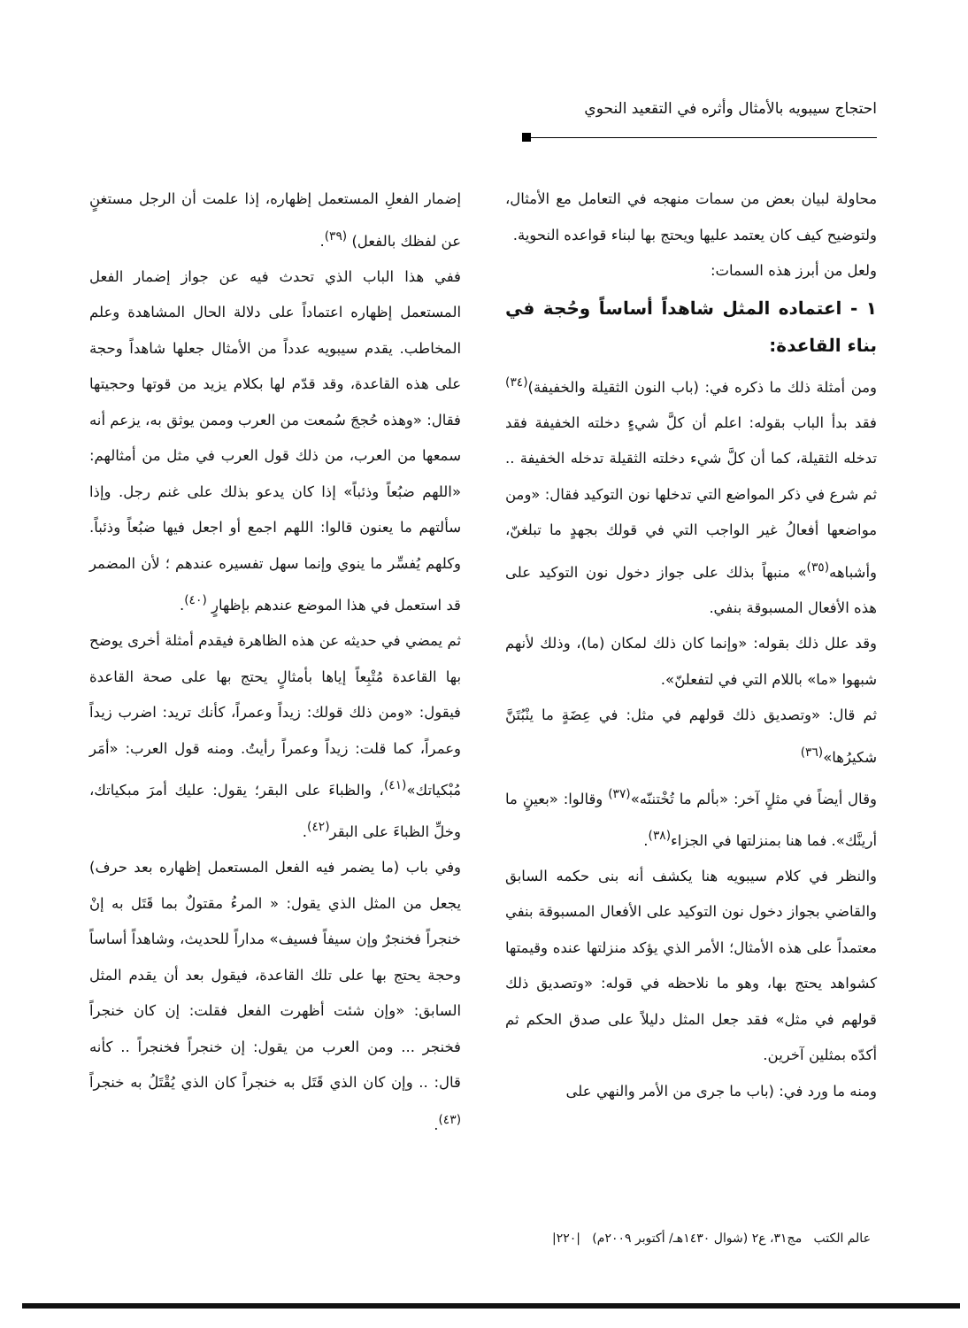احتجاج سيبويه بالأمثال وأثره في التقعيد النحوي
محاولة لبيان بعض من سمات منهجه في التعامل مع الأمثال، ولتوضيح كيف كان يعتمد عليها ويحتج بها لبناء قواعده النحوية.
ولعل من أبرز هذه السمات:
١ - اعتماده المثل شاهداً أساساً وحُجة في بناء القاعدة:
ومن أمثلة ذلك ما ذكره في: (باب النون الثقيلة والخفيفة)<sup>(٣٤)</sup> فقد بدأ الباب بقوله: اعلم أن كلَّ شيءٍ دخلته الخفيفة فقد تدخله الثقيلة، كما أن كلَّ شيء دخلته الثقيلة تدخله الخفيفة .. ثم شرع في ذكر المواضع التي تدخلها نون التوكيد فقال: «ومن مواضعها أفعالُ غير الواجب التي في قولك بجهدٍ ما تبلغنّ، وأشباهه<sup>(٣٥)</sup>» منبهاً بذلك على جواز دخول نون التوكيد على هذه الأفعال المسبوقة بنفي.
وقد علل ذلك بقوله: «وإنما كان ذلك لمكان (ما)، وذلك لأنهم شبهوا «ما» باللام التي في لتفعلنّ».
ثم قال: «وتصديق ذلك قولهم في مثل: في عِضَةٍ ما ينْبُتَنَّ شكيرُها»<sup>(٣٦)</sup>
وقال أيضاً في مثلٍ آخر: «بألم ما تُخْتننّه»<sup>(٣٧)</sup> وقالوا: «بعينٍ ما أرينَّك». فما هنا بمنزلتها في الجزاء<sup>(٣٨)</sup>.
والنظر في كلام سيبويه هنا يكشف أنه بنى حكمه السابق والقاضي بجواز دخول نون التوكيد على الأفعال المسبوقة بنفي معتمداً على هذه الأمثال؛ الأمر الذي يؤكد منزلتها عنده وقيمتها كشواهد يحتج بها، وهو ما نلاحظه في قوله: «وتصديق ذلك قولهم في مثل» فقد جعل المثل دليلاً على صدق الحكم ثم أكدّه بمثلين آخرين.
ومنه ما ورد في: (باب ما جرى من الأمر والنهي على
إضمار الفعلِ المستعمل إظهاره، إذا علمت أن الرجل مستغنٍ عن لفظك بالفعل) <sup>(٣٩)</sup>.
ففي هذا الباب الذي تحدث فيه عن جواز إضمار الفعل المستعمل إظهاره اعتماداً على دلالة الحال المشاهدة وعلم المخاطب. يقدم سيبويه عدداً من الأمثال جعلها شاهداً وحجة على هذه القاعدة، وقد قدّم لها بكلام يزيد من قوتها وحجيتها فقال: «وهذه حُججَ سُمعت من العرب وممن يوثق به، يزعم أنه سمعها من العرب، من ذلك قول العرب في مثل من أمثالهم: «اللهم ضبُعاً وذئباً» إذا كان يدعو بذلك على غنم رجل. وإذا سألتهم ما يعنون قالوا: اللهم اجمع أو اجعل فيها ضبُعاً وذئباً. وكلهم يُفسِّر ما ينوي وإنما سهل تفسيره عندهم ؛ لأن المضمر قد استعمل في هذا الموضع عندهم بإظهارٍ <sup>(٤٠)</sup>.
ثم يمضي في حديثه عن هذه الظاهرة فيقدم أمثلة أخرى يوضح بها القاعدة مُتْبِعاً إياها بأمثالٍ يحتج بها على صحة القاعدة فيقول: «ومن ذلك قولك: زيداً وعمراً، كأنك تريد: اضرب زيداً وعمراً، كما قلت: زيداً وعمراً رأيتُ. ومنه قول العرب: «أمَر مُبْكياتك»<sup>(٤١)</sup>، والظباءَ على البقر؛ يقول: عليك أمرَ مبكياتك، وخلِّ الظباءَ على البقر<sup>(٤٢)</sup>.
وفي باب (ما يضمر فيه الفعل المستعمل إظهاره بعد حرف) يجعل من المثل الذي يقول: « المرءُ مقتولٌ بما قَتَل به إنْ خنجراً فخنجرٌ وإن سيفاً فسيف» مداراً للحديث، وشاهداً أساساً وحجة يحتج بها على تلك القاعدة، فيقول بعد أن يقدم المثل السابق: «وإن شئت أظهرت الفعل فقلت: إن كان خنجراً فخنجر ... ومن العرب من يقول: إن خنجراً فخنجراً .. كأنه قال: .. وإن كان الذي قَتَل به خنجراً كان الذي يُقْتَلُ به خنجراً <sup>(٤٣)</sup>.
عالم الكتب مج٣١، ع٢ (شوال ١٤٣٠هـ/ أكتوبر ٢٠٠٩م) |٢٢٠|